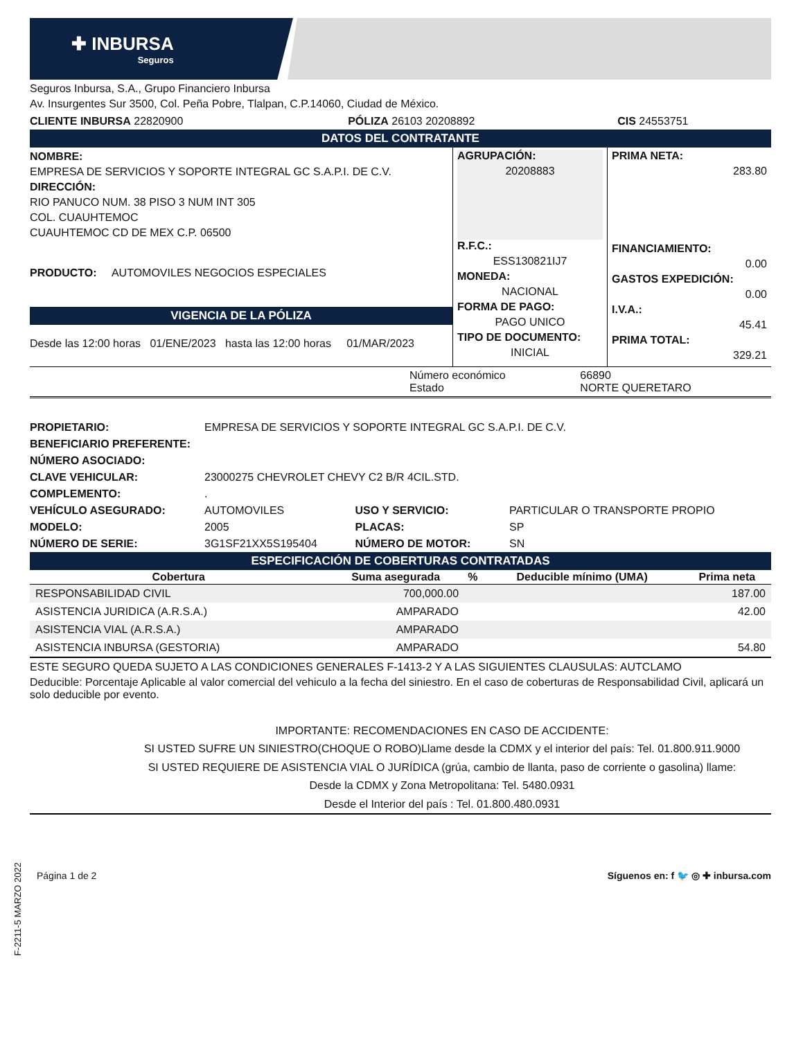✚ INBURSA
Seguros
Seguros Inbursa, S.A., Grupo Financiero Inbursa
Av. Insurgentes Sur 3500, Col. Peña Pobre, Tlalpan, C.P.14060, Ciudad de México.
| CLIENTE INBURSA 22820900 | PÓLIZA 26103 20208892 | CIS 24553751 |
DATOS DEL CONTRATANTE
| NOMBRE: EMPRESA DE SERVICIOS Y SOPORTE INTEGRAL GC S.A.P.I. DE C.V. DIRECCIÓN: RIO PANUCO NUM. 38 PISO 3 NUM INT 305 COL. CUAUHTEMOC CUAUHTEMOC CD DE MEX C.P. 06500 PRODUCTO: AUTOMOVILES NEGOCIOS ESPECIALES VIGENCIA DE LA PÓLIZA Desde las 12:00 horas 01/ENE/2023 hasta las 12:00 horas 01/MAR/2023 | AGRUPACIÓN: 20208883 R.F.C.: ESS130821IJ7 MONEDA: NACIONAL FORMA DE PAGO: PAGO UNICO TIPO DE DOCUMENTO: INICIAL | PRIMA NETA: 283.80 FINANCIAMIENTO: 0.00 GASTOS EXPEDICIÓN: 0.00 I.V.A.: 45.41 PRIMA TOTAL: 329.21 |
| | Número económico Estado | 66890 NORTE QUERETARO |
| PROPIETARIO: | EMPRESA DE SERVICIOS Y SOPORTE INTEGRAL GC S.A.P.I. DE C.V. | | |
| BENEFICIARIO PREFERENTE: | | | |
| NÚMERO ASOCIADO: | | | |
| CLAVE VEHICULAR: | 23000275 CHEVROLET CHEVY C2 B/R 4CIL.STD. | | |
| COMPLEMENTO: | . | | |
| VEHÍCULO ASEGURADO: | AUTOMOVILES | USO Y SERVICIO: | PARTICULAR O TRANSPORTE PROPIO |
| MODELO: | 2005 | PLACAS: | SP |
| NÚMERO DE SERIE: | 3G1SF21XX5S195404 | NÚMERO DE MOTOR: | SN |
ESPECIFICACIÓN DE COBERTURAS CONTRATADAS
| Cobertura | Suma asegurada | % | Deducible mínimo (UMA) | Prima neta |
| --- | --- | --- | --- | --- |
| RESPONSABILIDAD CIVIL | 700,000.00 | | | 187.00 |
| ASISTENCIA JURIDICA (A.R.S.A.) | AMPARADO | | | 42.00 |
| ASISTENCIA VIAL (A.R.S.A.) | AMPARADO | | | |
| ASISTENCIA INBURSA (GESTORIA) | AMPARADO | | | 54.80 |
ESTE SEGURO QUEDA SUJETO A LAS CONDICIONES GENERALES F-1413-2 Y A LAS SIGUIENTES CLAUSULAS: AUTCLAMO
Deducible: Porcentaje Aplicable al valor comercial del vehiculo a la fecha del siniestro. En el caso de coberturas de Responsabilidad Civil, aplicará un solo deducible por evento.
IMPORTANTE: RECOMENDACIONES EN CASO DE ACCIDENTE:
SI USTED SUFRE UN SINIESTRO(CHOQUE O ROBO)Llame desde la CDMX y el interior del país: Tel. 01.800.911.9000
SI USTED REQUIERE DE ASISTENCIA VIAL O JURÍDICA (grúa, cambio de llanta, paso de corriente o gasolina) llame:
Desde la CDMX y Zona Metropolitana: Tel. 5480.0931
Desde el Interior del país : Tel. 01.800.480.0931
Página 1 de 2 Síguenos en: f 🐦 ◎ ✚ inbursa.com
F-2211-5 MARZO 2022